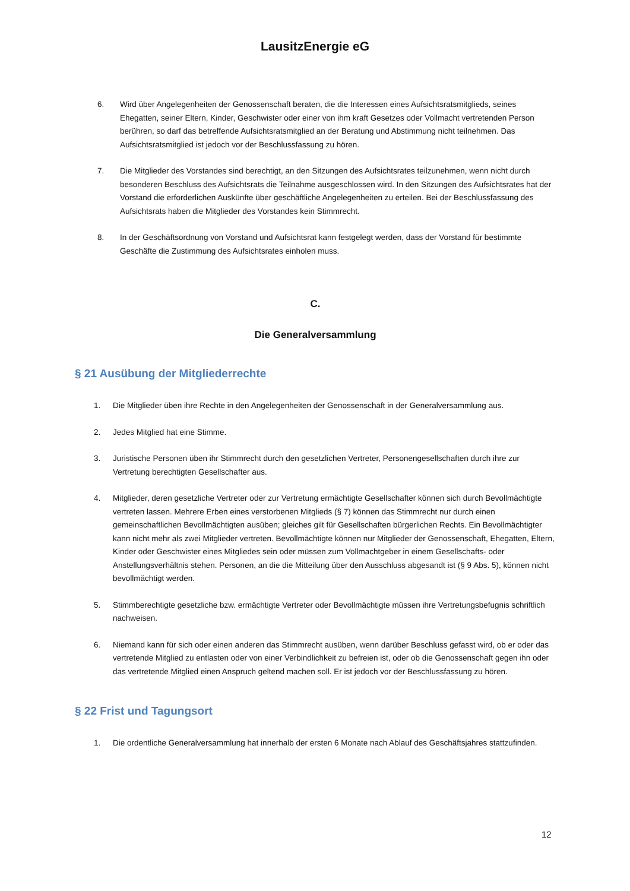LausitzEnergie eG
6. Wird über Angelegenheiten der Genossenschaft beraten, die die Interessen eines Aufsichtsratsmitglieds, seines Ehegatten, seiner Eltern, Kinder, Geschwister oder einer von ihm kraft Gesetzes oder Vollmacht vertretenden Person berühren, so darf das betreffende Aufsichtsratsmitglied an der Beratung und Abstimmung nicht teilnehmen. Das Aufsichtsratsmitglied ist jedoch vor der Beschlussfassung zu hören.
7. Die Mitglieder des Vorstandes sind berechtigt, an den Sitzungen des Aufsichtsrates teilzunehmen, wenn nicht durch besonderen Beschluss des Aufsichtsrats die Teilnahme ausgeschlossen wird. In den Sitzungen des Aufsichtsrates hat der Vorstand die erforderlichen Auskünfte über geschäftliche Angelegenheiten zu erteilen. Bei der Beschlussfassung des Aufsichtsrats haben die Mitglieder des Vorstandes kein Stimmrecht.
8. In der Geschäftsordnung von Vorstand und Aufsichtsrat kann festgelegt werden, dass der Vorstand für bestimmte Geschäfte die Zustimmung des Aufsichtsrates einholen muss.
C.
Die Generalversammlung
§ 21 Ausübung der Mitgliederrechte
1. Die Mitglieder üben ihre Rechte in den Angelegenheiten der Genossenschaft in der Generalversammlung aus.
2. Jedes Mitglied hat eine Stimme.
3. Juristische Personen üben ihr Stimmrecht durch den gesetzlichen Vertreter, Personengesellschaften durch ihre zur Vertretung berechtigten Gesellschafter aus.
4. Mitglieder, deren gesetzliche Vertreter oder zur Vertretung ermächtigte Gesellschafter können sich durch Bevollmächtigte vertreten lassen. Mehrere Erben eines verstorbenen Mitglieds (§ 7) können das Stimmrecht nur durch einen gemeinschaftlichen Bevollmächtigten ausüben; gleiches gilt für Gesellschaften bürgerlichen Rechts. Ein Bevollmächtigter kann nicht mehr als zwei Mitglieder vertreten. Bevollmächtigte können nur Mitglieder der Genossenschaft, Ehegatten, Eltern, Kinder oder Geschwister eines Mitgliedes sein oder müssen zum Vollmachtgeber in einem Gesellschafts- oder Anstellungsverhältnis stehen. Personen, an die die Mitteilung über den Ausschluss abgesandt ist (§ 9 Abs. 5), können nicht bevollmächtigt werden.
5. Stimmberechtigte gesetzliche bzw. ermächtigte Vertreter oder Bevollmächtigte müssen ihre Vertretungsbefugnis schriftlich nachweisen.
6. Niemand kann für sich oder einen anderen das Stimmrecht ausüben, wenn darüber Beschluss gefasst wird, ob er oder das vertretende Mitglied zu entlasten oder von einer Verbindlichkeit zu befreien ist, oder ob die Genossenschaft gegen ihn oder das vertretende Mitglied einen Anspruch geltend machen soll. Er ist jedoch vor der Beschlussfassung zu hören.
§ 22 Frist und Tagungsort
1. Die ordentliche Generalversammlung hat innerhalb der ersten 6 Monate nach Ablauf des Geschäftsjahres stattzufinden.
12